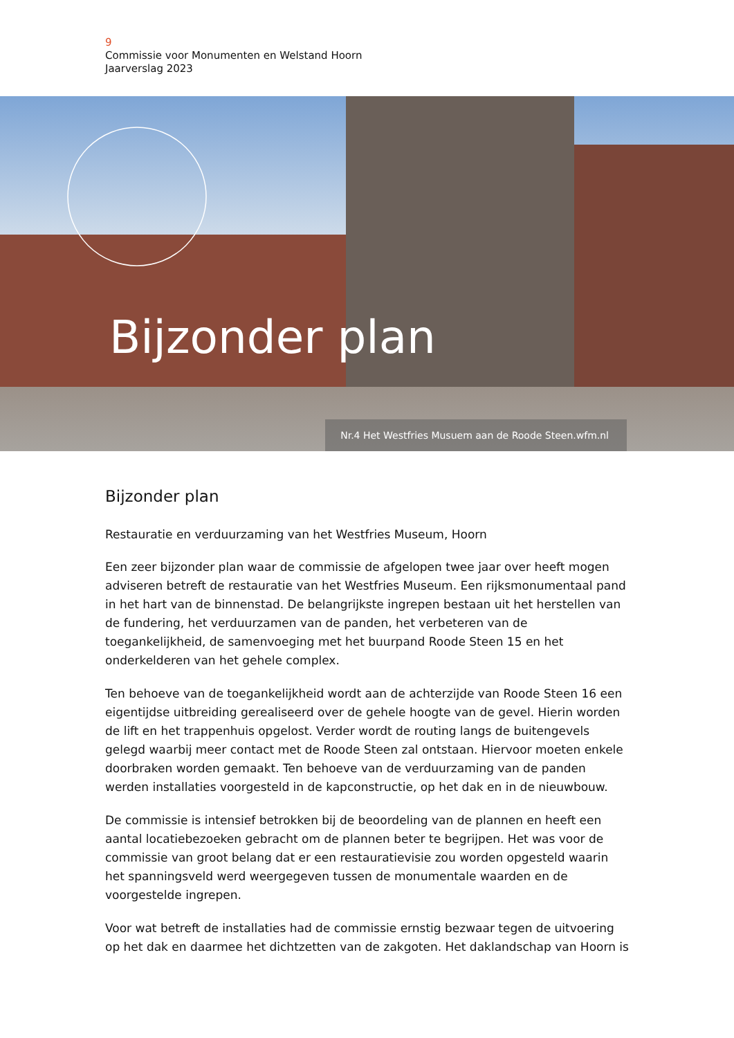9
Commissie voor Monumenten en Welstand Hoorn
Jaarverslag 2023
Bijzonder plan
Nr.4 Het Westfries Musuem aan de Roode Steen.wfm.nl
Bijzonder plan
Restauratie en verduurzaming van het Westfries Museum, Hoorn
Een zeer bijzonder plan waar de commissie de afgelopen twee jaar over heeft mogen adviseren betreft de restauratie van het Westfries Museum. Een rijksmonumentaal pand in het hart van de binnenstad. De belangrijkste ingrepen bestaan uit het herstellen van de fundering, het verduurzamen van de panden, het verbeteren van de toegankelijkheid, de samenvoeging met het buurpand Roode Steen 15 en het onderkelderen van het gehele complex.
Ten behoeve van de toegankelijkheid wordt aan de achterzijde van Roode Steen 16 een eigentijdse uitbreiding gerealiseerd over de gehele hoogte van de gevel. Hierin worden de lift en het trappenhuis opgelost. Verder wordt de routing langs de buitengevels gelegd waarbij meer contact met de Roode Steen zal ontstaan. Hiervoor moeten enkele doorbraken worden gemaakt. Ten behoeve van de verduurzaming van de panden werden installaties voorgesteld in de kapconstructie, op het dak en in de nieuwbouw.
De commissie is intensief betrokken bij de beoordeling van de plannen en heeft een aantal locatiebezoeken gebracht om de plannen beter te begrijpen. Het was voor de commissie van groot belang dat er een restauratievisie zou worden opgesteld waarin het spanningsveld werd weergegeven tussen de monumentale waarden en de voorgestelde ingrepen.
Voor wat betreft de installaties had de commissie ernstig bezwaar tegen de uitvoering op het dak en daarmee het dichtzetten van de zakgoten. Het daklandschap van Hoorn is